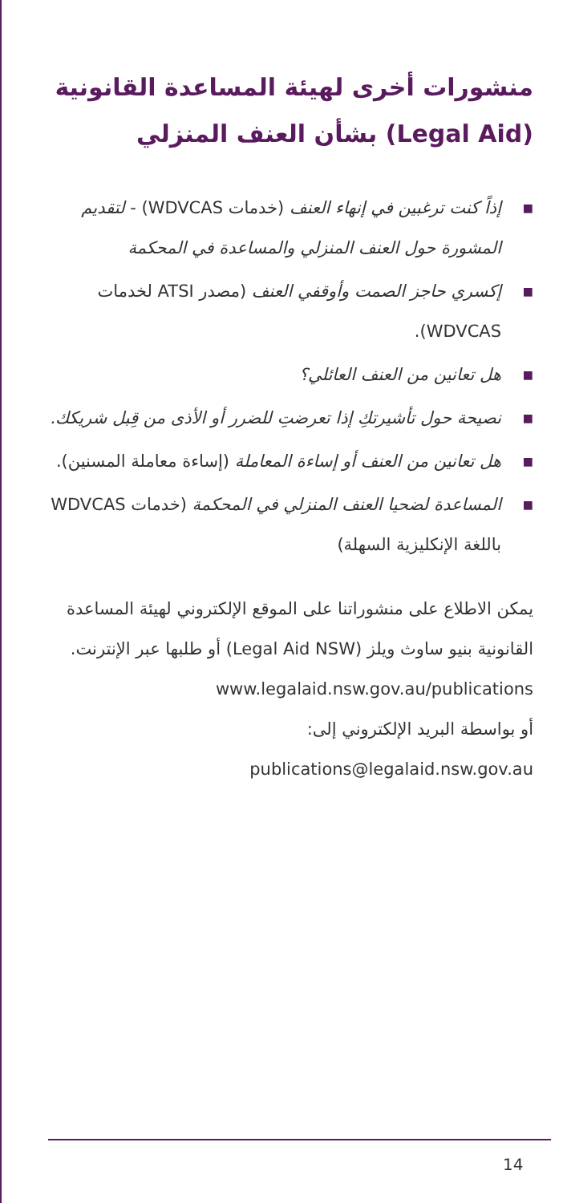منشورات أخرى لهيئة المساعدة القانونية (Legal Aid) بشأن العنف المنزلي
■ إذاً كنت ترغبين في إنهاء العنف (خدمات WDVCAS) - لتقديم المشورة حول العنف المنزلي والمساعدة في المحكمة
■ إكسري حاجز الصمت وأوقفي العنف (مصدر ATSI لخدمات WDVCAS).
■ هل تعانين من العنف العائلي؟
■ نصيحة حول تأشيرتكِ إذا تعرضتِ للضرر أو الأذى من قِبل شريكك.
■ هل تعانين من العنف أو إساءة المعاملة (إساءة معاملة المسنين).
■ المساعدة لضحيا العنف المنزلي في المحكمة (خدمات WDVCAS باللغة الإنكليزية السهلة)
يمكن الاطلاع على منشوراتنا على الموقع الإلكتروني لهيئة المساعدة القانونية بنيو ساوث ويلز (Legal Aid NSW) أو طلبها عبر الإنترنت.
www.legalaid.nsw.gov.au/publications
أو بواسطة البريد الإلكتروني إلى:
publications@legalaid.nsw.gov.au
14